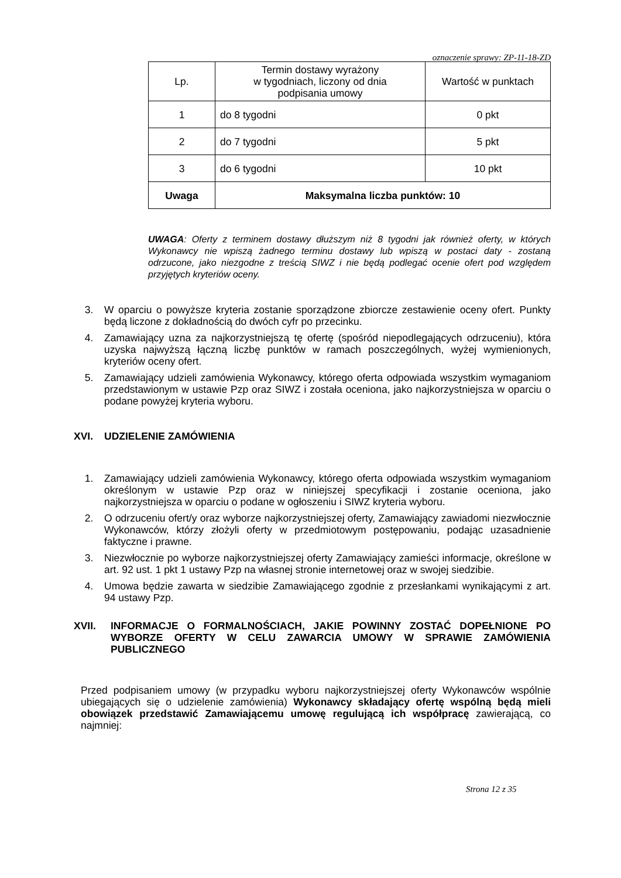oznaczenie sprawy: ZP-11-18-ZD
| Lp. | Termin dostawy wyrażony w tygodniach, liczony od dnia podpisania umowy | Wartość w punktach |
| 1 | do 8 tygodni | 0 pkt |
| 2 | do 7 tygodni | 5 pkt |
| 3 | do 6 tygodni | 10 pkt |
| Uwaga | Maksymalna liczba punktów: 10 | |
UWAGA: Oferty z terminem dostawy dłuższym niż 8 tygodni jak również oferty, w których Wykonawcy nie wpiszą żadnego terminu dostawy lub wpiszą w postaci daty - zostaną odrzucone, jako niezgodne z treścią SIWZ i nie będą podlegać ocenie ofert pod względem przyjętych kryteriów oceny.
3. W oparciu o powyższe kryteria zostanie sporządzone zbiorcze zestawienie oceny ofert. Punkty będą liczone z dokładnością do dwóch cyfr po przecinku.
4. Zamawiający uzna za najkorzystniejszą tę ofertę (spośród niepodlegających odrzuceniu), która uzyska najwyższą łączną liczbę punktów w ramach poszczególnych, wyżej wymienionych, kryteriów oceny ofert.
5. Zamawiający udzieli zamówienia Wykonawcy, którego oferta odpowiada wszystkim wymaganiom przedstawionym w ustawie Pzp oraz SIWZ i została oceniona, jako najkorzystniejsza w oparciu o podane powyżej kryteria wyboru.
XVI. UDZIELENIE ZAMÓWIENIA
1. Zamawiający udzieli zamówienia Wykonawcy, którego oferta odpowiada wszystkim wymaganiom określonym w ustawie Pzp oraz w niniejszej specyfikacji i zostanie oceniona, jako najkorzystniejsza w oparciu o podane w ogłoszeniu i SIWZ kryteria wyboru.
2. O odrzuceniu ofert/y oraz wyborze najkorzystniejszej oferty, Zamawiający zawiadomi niezwłocznie Wykonawców, którzy złożyli oferty w przedmiotowym postępowaniu, podając uzasadnienie faktyczne i prawne.
3. Niezwłocznie po wyborze najkorzystniejszej oferty Zamawiający zamieści informacje, określone w art. 92 ust. 1 pkt 1 ustawy Pzp na własnej stronie internetowej oraz w swojej siedzibie.
4. Umowa będzie zawarta w siedzibie Zamawiającego zgodnie z przesłankami wynikającymi z art. 94 ustawy Pzp.
XVII. INFORMACJE O FORMALNOŚCIACH, JAKIE POWINNY ZOSTAĆ DOPEŁNIONE PO WYBORZE OFERTY W CELU ZAWARCIA UMOWY W SPRAWIE ZAMÓWIENIA PUBLICZNEGO
Przed podpisaniem umowy (w przypadku wyboru najkorzystniejszej oferty Wykonawców wspólnie ubiegających się o udzielenie zamówienia) Wykonawcy składający ofertę wspólną będą mieli obowiązek przedstawić Zamawiającemu umowę regulującą ich współpracę zawierającą, co najmniej:
Strona 12 z 35